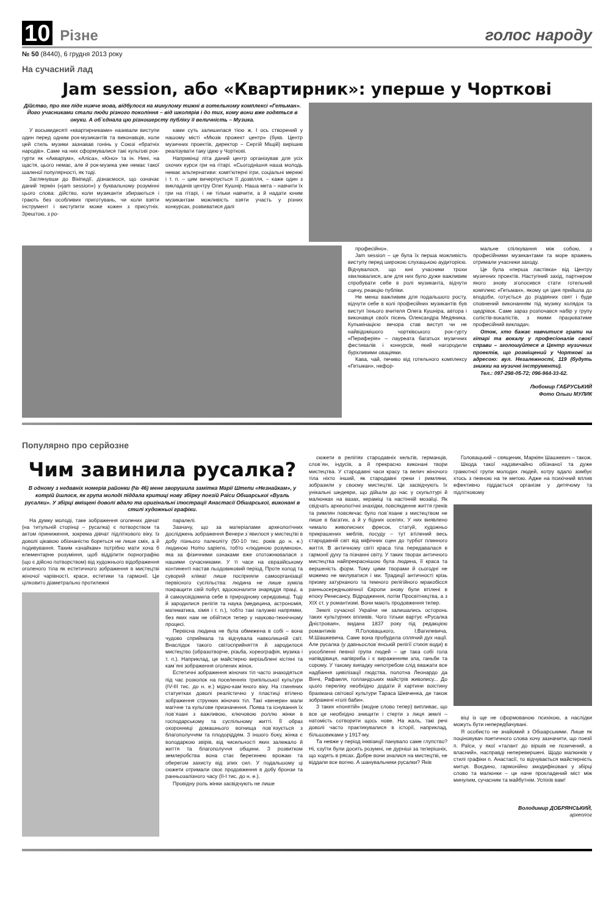10 Різне голос народу
№ 50 (8440), 6 грудня 2013 року
На сучасний лад
Jam session, або «Квартирник»: уперше у Чорткові
Дійство, про яке піде нижче мова, відбулося на минулому тижні в готельному комплексі «Гетьман». Його учасниками стали люди різного покоління – від школярів і до тих, кому вони вже годяться в онуки. А об`єднала цю різношерсту публіку її величність – Музика.
У восьмидесяті «квартирниками» називали виступи один перед одним рок-музикантів та виконавців, коли цей стиль музики зазнавав гонінь у Союзі «братніх народів». Саме на них сформувалися такі культові рок-гурти як «Акваріум», «Аліса», «Кіно» та ін. Нині, на щастя, цього немає, але й рок-музика уже немає такої шаленої популярності, як тоді.
Заглянувши до Вікіпедії, дізнаємося, що означає даний термін («jam session») у буквальному розумінні цього слова: дійство, коли музиканти збираються і грають без особливих приготувань, чи коли взяти інструмент і виступити може кожен з присутніх. Зрештою, з ро-
ками суть залишилася тією ж. І ось створений у нашому місті «Мюзік прожект центр» (букв. Центр музичних проектів, директор – Сергій Міщій) вирішив реалізувати таку ідею у Чорткові.
Наприкінці літа даний центр організував для усіх охочих курси гри на гітарі. «Сьогоднішня наша молодь немає альтернативи: комп'ютерні ігри, соціальні мережі і т. п. – цим вичерпується її дозвілля, – каже один з викладачів центру Олег Кушнір. Наша мета – навчити їх гри на гітарі, і не тільки навчити, а й надати юним музикантам можливість взяти участь у різних конкурсах, розвиватися далі
професійно».
Jam session – це була їх перша можливість виступу перед широкою слухацькою аудиторією. Відчувалося, що юні учасники трохи хвилювалися, але для них було дуже важливим спробувати себе в ролі музиканта, відчути сцену, реакцію публіки.
Не менш важливим для подальшого росту, відчути себе в колі професійних музикантів був виступ їхнього вчителя Олега Кушніра, автора і виконавця своїх пісень Олександра Медяника. Кульмінацією вечора став виступ чи не найвідомішого чортківського рок-гурту «Периферія» – лауреата багатьох музичних фестивалів і конкурсів, який нагородили бурхливими оваціями.
Кава, чай, печиво від готельного комплексу «Гетьман», нефор-
мальне спілкування між собою, з професійними музикантами та море вражень отримали учасники заходу.
Це була «перша ластівка» від Центру музичних проектів. Наступний захід, партнером якого знову зголосився стати готельний комплекс «Гетьман», якому ця ідея прийшла до вподоби, готується до різдвяних свят і буде сповнений виконанням під музику колядок та щедрівок. Саме зараз розпочався набір у групу солістів-вокалістів, з якими працюватиме професійний викладач.
Отож, хто бажає навчитися грати на гітарі та вокалу у професіоналів своєї справи – зголошуйтеся в Центр музичних проектів, що розміщений у Чорткові за адресою: вул. Незалежності, 119 (будуть знижки на музичні інструменти).
Тел.: 097-298-05-72; 096-964-33-62.
Любомир ГАБРУСЬКИЙ
Фото Ольги МУЛИК
Популярно про серйозне
Чим завинила русалка?
В одному з недавніх номерів районки (№ 46) мене зворушила замітка Марії Штепи «Незнайкам», у котрій йшлося, як група молоді піддала критиці нову збірку поезій Раїси Обшарської «Вуаль русалки». У збірці вміщені доволі вдало та оригінальні ілюстрації Анастасії Обшарської, виконані в стилі художньої графіки.
На думку молоді, таке зображення оголених дівчат (на титульній сторінці – русалка) є потворством та актом приниження, зокрема дівчат підліткового віку. Із доволі цікавою обізнаністю бореться не лише сміх, а й подивування. Таким «знайкам» потрібно мати хоча б елементарне розуміння, щоб відділити порнографію (що є дійсно потворством) від художнього відображення оголеного тіла як естетичного зображення в мистецтві жіночої чарівності, краси, естетики та гармонії. Це цілковито діаметрально протилежні
паралелі.
Зазначу, що за матеріалами археологічних досліджень зображення Венери з`явилося у мистецтві в добу пізнього палеоліту (50-10 тис. років до н. е.) людиною Homo sapiens, тобто «людиною розумною», яка за фізичними ознаками вже ототожнювалася з нашими сучасниками. У ті часи на євразійському континенті настав льодовиковий період. Проте холод та суворий клімат лише посприяли самоорганізації первісного суспільства: людина не лише зуміла покращити свій побут, вдосконалити знаряддя праці, а й самоусвідомила себе в природному середовищі. Тоді й зародилися релігія та наука (медицина, астрономія, математика, хімія і т. п.), тобто такі галузеві напрямки, без яких нам не обійтися тепер у науково-технічному процесі.
Первісна людина не була обмежена в собі – вона чудово сприймала та відчувала навколишній світ. Внаслідок такого світосприйняття й зародилося мистецтво (образотворче, різьба, хореографія, музика і т. п.). Наприклад, це майстерно вирізьблені кістяні та кам`яні зображення оголених жінок.
Естетичні зображення жіночих тіл часто знаходяться під час розкопок на поселеннях трипільської культури (IV-III тис. до н. е.) мідно-кам`яного віку. На глиняних статуетках доволі реалістично у пластиці втілено зображення струнких жіночих тіл. Такі «венери» мали магічне та культове призначення. Поява та існування їх пов`язані з важливою, ключовою роллю жінки в господарському та суспільному житті. Її образ охоронниці домашнього вогнища пов`язується з благополуччям та плодоріддям. З іншого боку, жінка є володаркою звірів, від чисельності яких залежало й життя та благополуччя общини. З розвитком землеробства вона стає берегинею врожаю та оберегом захисту від злих сил. У подальшому ці сюжети отримали своє продовження в добу бронзи та ранньозалізного часу (II-I тис. до н. е.).
Провідну роль жінки засвідчують не лише
сюжети в релігіях стародавніх кельтів, германців, слов`ян, індусів, а й прекрасно виконані твори мистецтва. У стародавні часи красу та велич жіночого тіла ніхто інший, як стародавні греки і римляни, зобразили у своєму мистецтві. Це засвідчують їх унікальні шедеври, що дійшли до нас у скульптурі й малюнках на вазах, кераміці та настінній мозаїці. Як свідчать археологічні знахідки, повсякденне життя греків та римлян повсякчас було пов`язане з мистецтвом не лише в багатих, а й у бідних оселях. У них виявлено чимало живописних фресок, статуй, художньо прикрашених меблів, посуду – тут втілений весь стародавній світ від міфічних сцен до турбот плинного життя. В античному світі краса тіла передавалася в гармонії духу та пізнанні світу. У таких творах античного мистецтва найпрекраснішою була людина, її краса та вершеність форм. Тому цими творами й сьогодні не можемо не милуватися і ми. Традиції античності крізь призму затурканого та темного релігійного мракобісся ранньосередньовічної Європи знову були втілені в епоху Ренесансу, Відродження, потім Просвітництва, а з XIX ст. у романтизмі. Вони мають продовження тепер.
Землі сучасної України не залишались осторонь таких культурних впливів. Чого тільки вартує «Русалка Дністровая», видана 1837 року під редакцією романтиків Я.Головацького, І.Вагилевича, М.Шашкевича. Саме вона пробудила сплячий дух нації. Але русалка (у давньослов`янській релігії стихія води) в уособленні певної групи людей – це така собі гола напівдівиця, напівриба і є вираженням зла, ганьби та сорому. У такому випадку непотребом слід вважати все надбання цивілізації людства, полотна Леонардо да Вінчі, Рафаеля, голландських майстрів живопису... До цього переліку необхідно додати й картини воістину брахмана світової культури Тараса Шевченка, де також зображені «голі баби».
З таких «понятій» (модне слово тепер) випливає, що все це необхідно знищити і стерти з лиця землі – натомість сотворити щось нове. На жаль, такі речі доволі часто практикувалися в історії, наприклад, більшовиками у 1917-му.
Та невже у період інквізиції панувало саме глупство? Ні, єзуїти були досить розумні, не дурніші за теперішніх, що ходять в рясах. Добре вони зналися на мистецтві, не віддали все вогню. А шанувальники русалки? Яків
Головацький – священик, Маркіян Шашкевич – також.
Шкода такої надзвичайно обізнаної та дуже грамотної групи молодих людей, котру вдало зомбує хтось з певною на те метою. Адже на психічний вплив ефективно піддається організм у дитячому та підлітковому
віці із ще не сформованою психікою, а наслідки можуть бути непередбачувані.
Я особисто не знайомий з Обшарськими. Лише як поціновувач поетичного слова хочу зазначити, що поезії п. Раїси, у якої «талант до віршів не позичений, а власний», насправді неперевершені. Щодо малюнків у стилі графіки п. Анастасії, то відчувається майстерність митця. Воєдино, гармонійно змодифіковані у збірці слово та малюнки – це наче прокладений міст між минулим, сучасним та майбутнім. Успіхів вам!
Володимир ДОБРЯНСЬКИЙ,
археолог